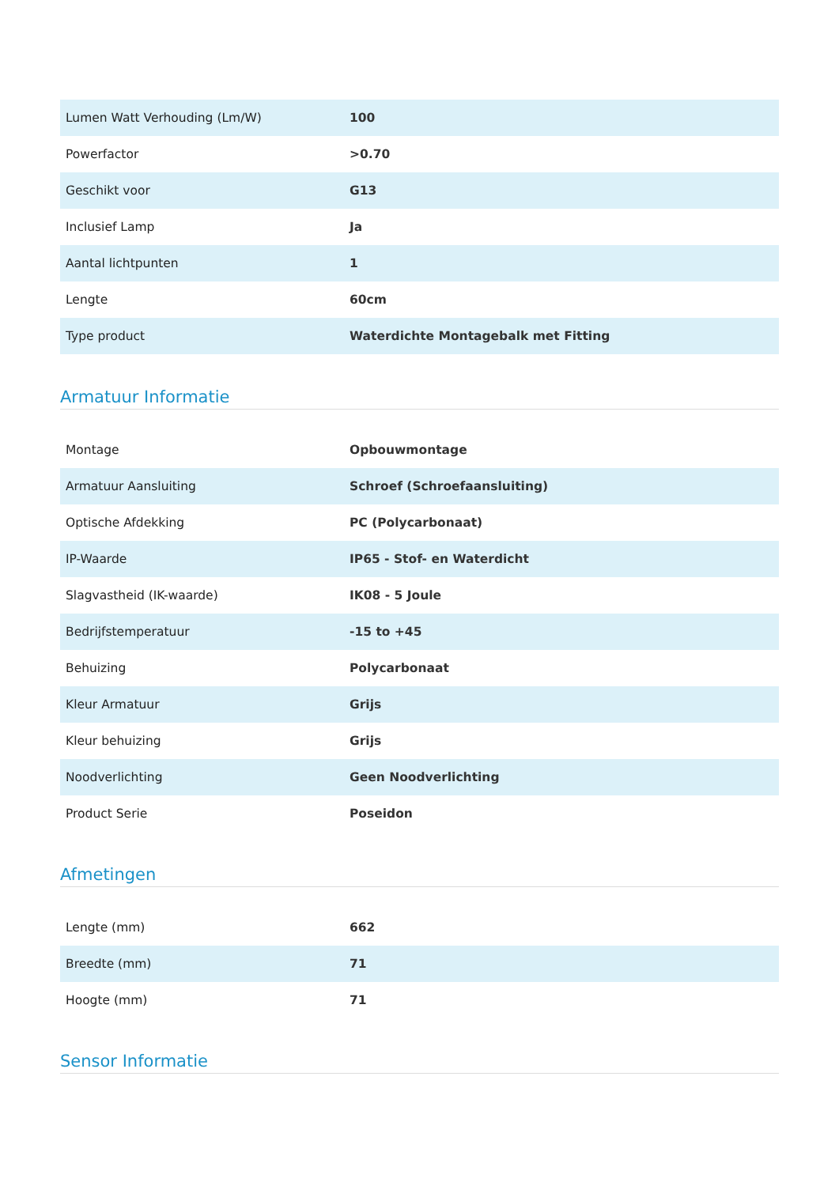| Lumen Watt Verhouding (Lm/W) | 100 |
| Powerfactor | >0.70 |
| Geschikt voor | G13 |
| Inclusief Lamp | Ja |
| Aantal lichtpunten | 1 |
| Lengte | 60cm |
| Type product | Waterdichte Montagebalk met Fitting |
Armatuur Informatie
| Montage | Opbouwmontage |
| Armatuur Aansluiting | Schroef (Schroefaansluiting) |
| Optische Afdekking | PC (Polycarbonaat) |
| IP-Waarde | IP65 - Stof- en Waterdicht |
| Slagvastheid (IK-waarde) | IK08 - 5 Joule |
| Bedrijfstemperatuur | -15 to +45 |
| Behuizing | Polycarbonaat |
| Kleur Armatuur | Grijs |
| Kleur behuizing | Grijs |
| Noodverlichting | Geen Noodverlichting |
| Product Serie | Poseidon |
Afmetingen
| Lengte (mm) | 662 |
| Breedte (mm) | 71 |
| Hoogte (mm) | 71 |
Sensor Informatie